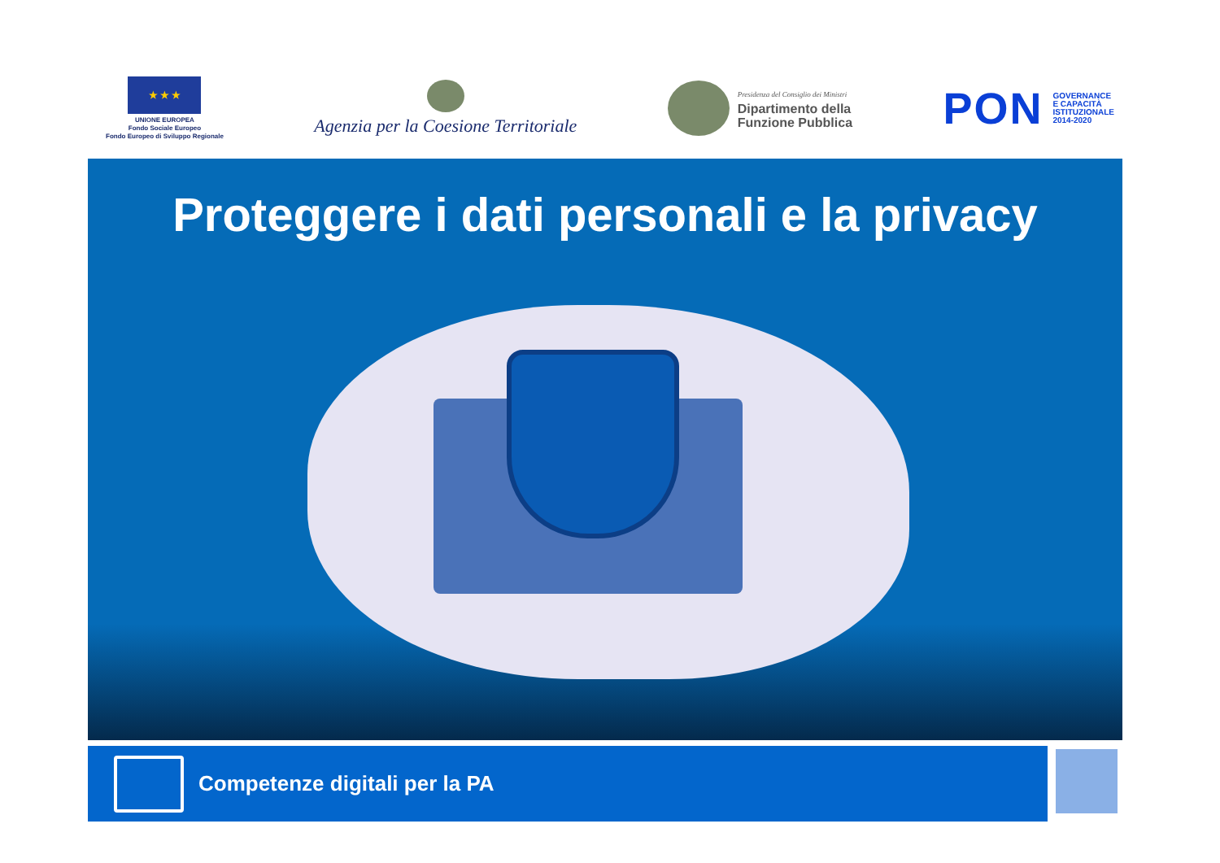★ ★ ★
UNIONE EUROPEA
Fondo Sociale Europeo
Fondo Europeo di Sviluppo Regionale
Agenzia per la Coesione Territoriale
Presidenza del Consiglio dei Ministri
Dipartimento della
Funzione Pubblica
PON GOVERNANCE
E CAPACITÀ
ISTITUZIONALE
2014-2020
Proteggere i dati personali e la privacy
Competenze digitali per la PA